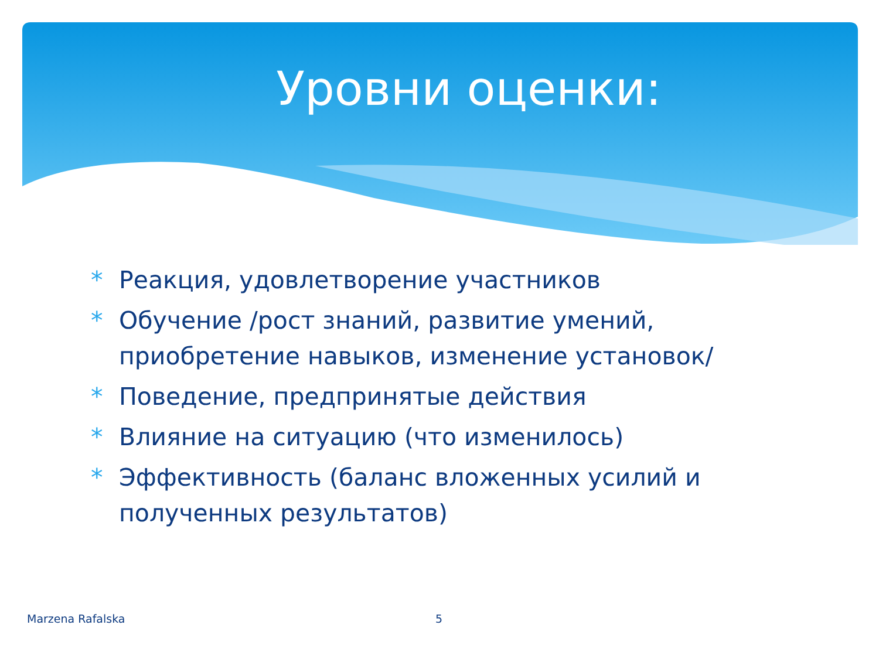Уровни оценки:
* Реакция, удовлетворение участников
* Обучение /рост знаний, развитие умений, приобретение навыков, изменение установок/
* Поведение, предпринятые действия
* Влияние на ситуацию (что изменилось)
* Эффективность (баланс вложенных усилий и полученных результатов)
Marzena Rafalska 5